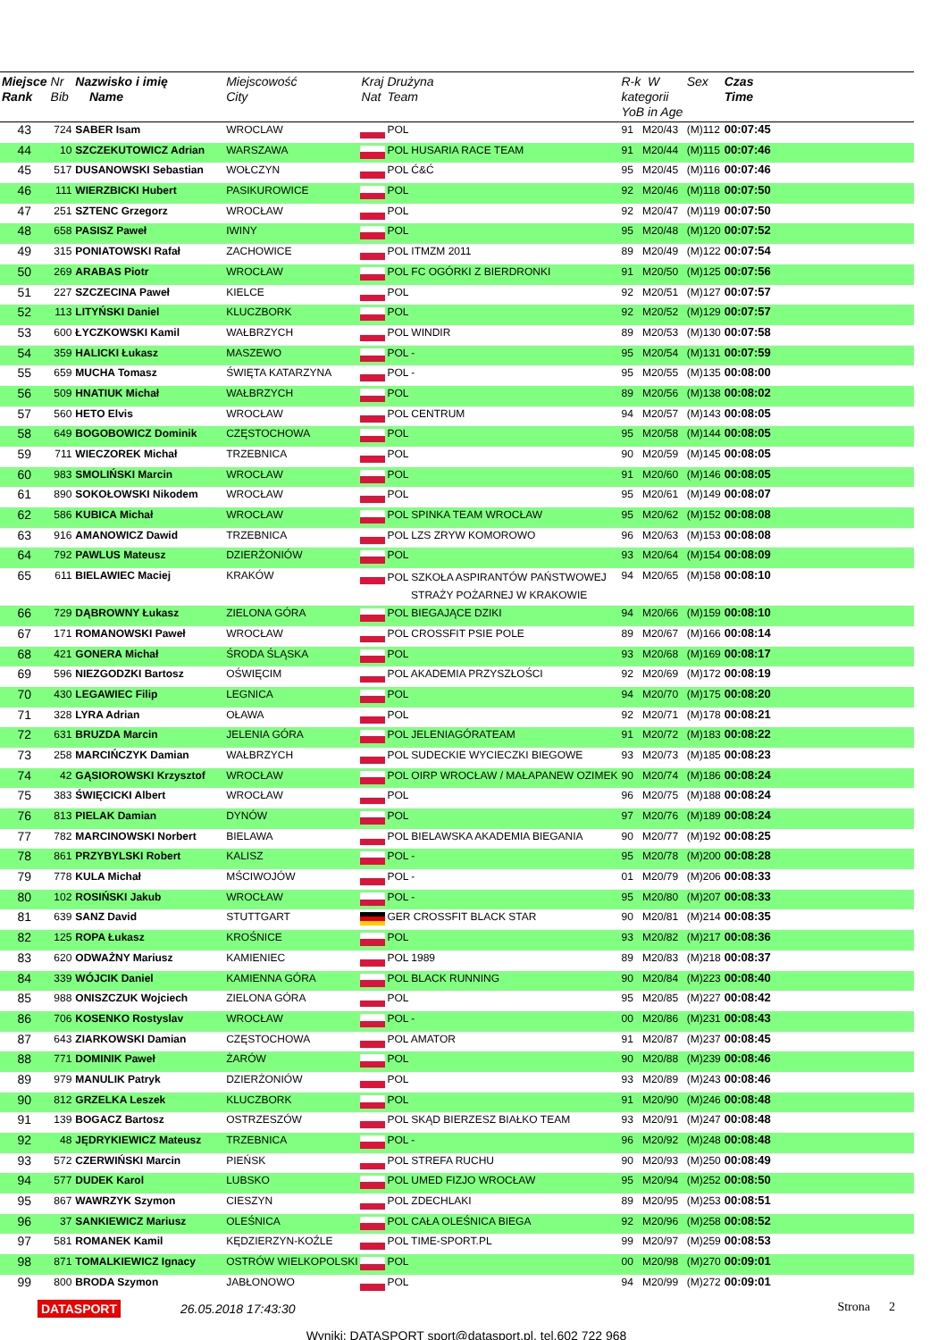| Miejsce Rank | Nr Bib | Nazwisko i imię Name | Miejscowość City | Kraj Nat | Drużyna Team | R-k W kategorii YoB in Age | | Sex | Czas Time |
| --- | --- | --- | --- | --- | --- | --- | --- | --- | --- |
| 43 | 724 | SABER Isam | WROCLAW | | POL | 91 | M20/43 | (M)112 | 00:07:45 |
| 44 | 10 | SZCZEKUTOWICZ Adrian | WARSZAWA | | POL HUSARIA RACE TEAM | 91 | M20/44 | (M)115 | 00:07:46 |
| 45 | 517 | DUSANOWSKI Sebastian | WOŁCZYN | | POL Ć&Ć | 95 | M20/45 | (M)116 | 00:07:46 |
| 46 | 111 | WIERZBICKI Hubert | PASIKUROWICE | | POL | 92 | M20/46 | (M)118 | 00:07:50 |
| 47 | 251 | SZTENC Grzegorz | WROCŁAW | | POL | 92 | M20/47 | (M)119 | 00:07:50 |
| 48 | 658 | PASISZ Paweł | IWINY | | POL | 95 | M20/48 | (M)120 | 00:07:52 |
| 49 | 315 | PONIATOWSKI Rafał | ZACHOWICE | | POL ITMZM 2011 | 89 | M20/49 | (M)122 | 00:07:54 |
| 50 | 269 | ARABAS Piotr | WROCŁAW | | POL FC OGÓRKI Z BIERDRONKI | 91 | M20/50 | (M)125 | 00:07:56 |
| 51 | 227 | SZCZECINA Paweł | KIELCE | | POL | 92 | M20/51 | (M)127 | 00:07:57 |
| 52 | 113 | LITYŃSKI Daniel | KLUCZBORK | | POL | 92 | M20/52 | (M)129 | 00:07:57 |
| 53 | 600 | ŁYCZKOWSKI Kamil | WAŁBRZYCH | | POL WINDIR | 89 | M20/53 | (M)130 | 00:07:58 |
| 54 | 359 | HALICKI Łukasz | MASZEWO | | POL - | 95 | M20/54 | (M)131 | 00:07:59 |
| 55 | 659 | MUCHA Tomasz | ŚWIĘTA KATARZYNA | | POL - | 95 | M20/55 | (M)135 | 00:08:00 |
| 56 | 509 | HNATIUK Michał | WAŁBRZYCH | | POL | 89 | M20/56 | (M)138 | 00:08:02 |
| 57 | 560 | HETO Elvis | WROCŁAW | | POL CENTRUM | 94 | M20/57 | (M)143 | 00:08:05 |
| 58 | 649 | BOGOBOWICZ Dominik | CZĘSTOCHOWA | | POL | 95 | M20/58 | (M)144 | 00:08:05 |
| 59 | 711 | WIECZOREK Michał | TRZEBNICA | | POL | 90 | M20/59 | (M)145 | 00:08:05 |
| 60 | 983 | SMOLIŃSKI Marcin | WROCŁAW | | POL | 91 | M20/60 | (M)146 | 00:08:05 |
| 61 | 890 | SOKOŁOWSKI Nikodem | WROCŁAW | | POL | 95 | M20/61 | (M)149 | 00:08:07 |
| 62 | 586 | KUBICA Michał | WROCŁAW | | POL SPINKA TEAM WROCŁAW | 95 | M20/62 | (M)152 | 00:08:08 |
| 63 | 916 | AMANOWICZ Dawid | TRZEBNICA | | POL LZS ZRYW KOMOROWO | 96 | M20/63 | (M)153 | 00:08:08 |
| 64 | 792 | PAWLUS Mateusz | DZIERŻONIÓW | | POL | 93 | M20/64 | (M)154 | 00:08:09 |
| 65 | 611 | BIELAWIEC Maciej | KRAKÓW | | POL SZKOŁA ASPIRANTÓW PAŃSTWOWEJ STRAŻY POŻARNEJ W KRAKOWIE | 94 | M20/65 | (M)158 | 00:08:10 |
| 66 | 729 | DĄBROWNY Łukasz | ZIELONA GÓRA | | POL BIEGAJĄCE DZIKI | 94 | M20/66 | (M)159 | 00:08:10 |
| 67 | 171 | ROMANOWSKI Paweł | WROCŁAW | | POL CROSSFIT PSIE POLE | 89 | M20/67 | (M)166 | 00:08:14 |
| 68 | 421 | GONERA Michał | ŚRODA ŚLĄSKA | | POL | 93 | M20/68 | (M)169 | 00:08:17 |
| 69 | 596 | NIEZGODZKI Bartosz | OŚWIĘCIM | | POL AKADEMIA PRZYSZŁOŚCI | 92 | M20/69 | (M)172 | 00:08:19 |
| 70 | 430 | LEGAWIEC Filip | LEGNICA | | POL | 94 | M20/70 | (M)175 | 00:08:20 |
| 71 | 328 | LYRA Adrian | OŁAWA | | POL | 92 | M20/71 | (M)178 | 00:08:21 |
| 72 | 631 | BRUZDA Marcin | JELENIA GÓRA | | POL JELENIAGÓRATEAM | 91 | M20/72 | (M)183 | 00:08:22 |
| 73 | 258 | MARCIŃCZYK Damian | WAŁBRZYCH | | POL SUDECKIE WYCIECZKI BIEGOWE | 93 | M20/73 | (M)185 | 00:08:23 |
| 74 | 42 | GĄSIOROWSKI Krzysztof | WROCŁAW | | POL OIRP WROCŁAW / MAŁAPANEW OZIMEK | 90 | M20/74 | (M)186 | 00:08:24 |
| 75 | 383 | ŚWIĘCICKI Albert | WROCŁAW | | POL | 96 | M20/75 | (M)188 | 00:08:24 |
| 76 | 813 | PIELAK Damian | DYNÓW | | POL | 97 | M20/76 | (M)189 | 00:08:24 |
| 77 | 782 | MARCINOWSKI Norbert | BIELAWA | | POL BIELAWSKA AKADEMIA BIEGANIA | 90 | M20/77 | (M)192 | 00:08:25 |
| 78 | 861 | PRZYBYLSKI Robert | KALISZ | | POL - | 95 | M20/78 | (M)200 | 00:08:28 |
| 79 | 778 | KULA Michał | MŚCIWOJÓW | | POL - | 01 | M20/79 | (M)206 | 00:08:33 |
| 80 | 102 | ROSIŃSKI Jakub | WROCŁAW | | POL - | 95 | M20/80 | (M)207 | 00:08:33 |
| 81 | 639 | SANZ David | STUTTGART | | GER CROSSFIT BLACK STAR | 90 | M20/81 | (M)214 | 00:08:35 |
| 82 | 125 | ROPA Łukasz | KROŚNICE | | POL | 93 | M20/82 | (M)217 | 00:08:36 |
| 83 | 620 | ODWAŻNY Mariusz | KAMIENIEC | | POL 1989 | 89 | M20/83 | (M)218 | 00:08:37 |
| 84 | 339 | WÓJCIK Daniel | KAMIENNA GÓRA | | POL BLACK RUNNING | 90 | M20/84 | (M)223 | 00:08:40 |
| 85 | 988 | ONISZCZUK Wojciech | ZIELONA GÓRA | | POL | 95 | M20/85 | (M)227 | 00:08:42 |
| 86 | 706 | KOSENKO Rostyslav | WROCŁAW | | POL - | 00 | M20/86 | (M)231 | 00:08:43 |
| 87 | 643 | ZIARKOWSKI Damian | CZĘSTOCHOWA | | POL AMATOR | 91 | M20/87 | (M)237 | 00:08:45 |
| 88 | 771 | DOMINIK Paweł | ŻARÓW | | POL | 90 | M20/88 | (M)239 | 00:08:46 |
| 89 | 979 | MANULIK Patryk | DZIERŻONIÓW | | POL | 93 | M20/89 | (M)243 | 00:08:46 |
| 90 | 812 | GRZELKA Leszek | KLUCZBORK | | POL | 91 | M20/90 | (M)246 | 00:08:48 |
| 91 | 139 | BOGACZ Bartosz | OSTRZESZÓW | | POL SKĄD BIERZESZ BIAŁKO TEAM | 93 | M20/91 | (M)247 | 00:08:48 |
| 92 | 48 | JĘDRYKIEWICZ Mateusz | TRZEBNICA | | POL - | 96 | M20/92 | (M)248 | 00:08:48 |
| 93 | 572 | CZERWIŃSKI Marcin | PIEŃSK | | POL STREFA RUCHU | 90 | M20/93 | (M)250 | 00:08:49 |
| 94 | 577 | DUDEK Karol | LUBSKO | | POL UMED FIZJO WROCŁAW | 95 | M20/94 | (M)252 | 00:08:50 |
| 95 | 867 | WAWRZYK Szymon | CIESZYN | | POL ZDECHLAKI | 89 | M20/95 | (M)253 | 00:08:51 |
| 96 | 37 | SANKIEWICZ Mariusz | OLEŚNICA | | POL CAŁA OLEŚNICA BIEGA | 92 | M20/96 | (M)258 | 00:08:52 |
| 97 | 581 | ROMANEK Kamil | KĘDZIERZYN-KOŹLE | | POL TIME-SPORT.PL | 99 | M20/97 | (M)259 | 00:08:53 |
| 98 | 871 | TOMALKIEWICZ Ignacy | OSTRÓW WIELKOPOLSKI | | POL | 00 | M20/98 | (M)270 | 00:09:01 |
| 99 | 800 | BRODA Szymon | JABŁONOWO | | POL | 94 | M20/99 | (M)272 | 00:09:01 |
DATASPORT 26.05.2018 17:43:30 Strona 2
Wyniki: DATASPORT sport@datasport.pl, tel.602 722 968